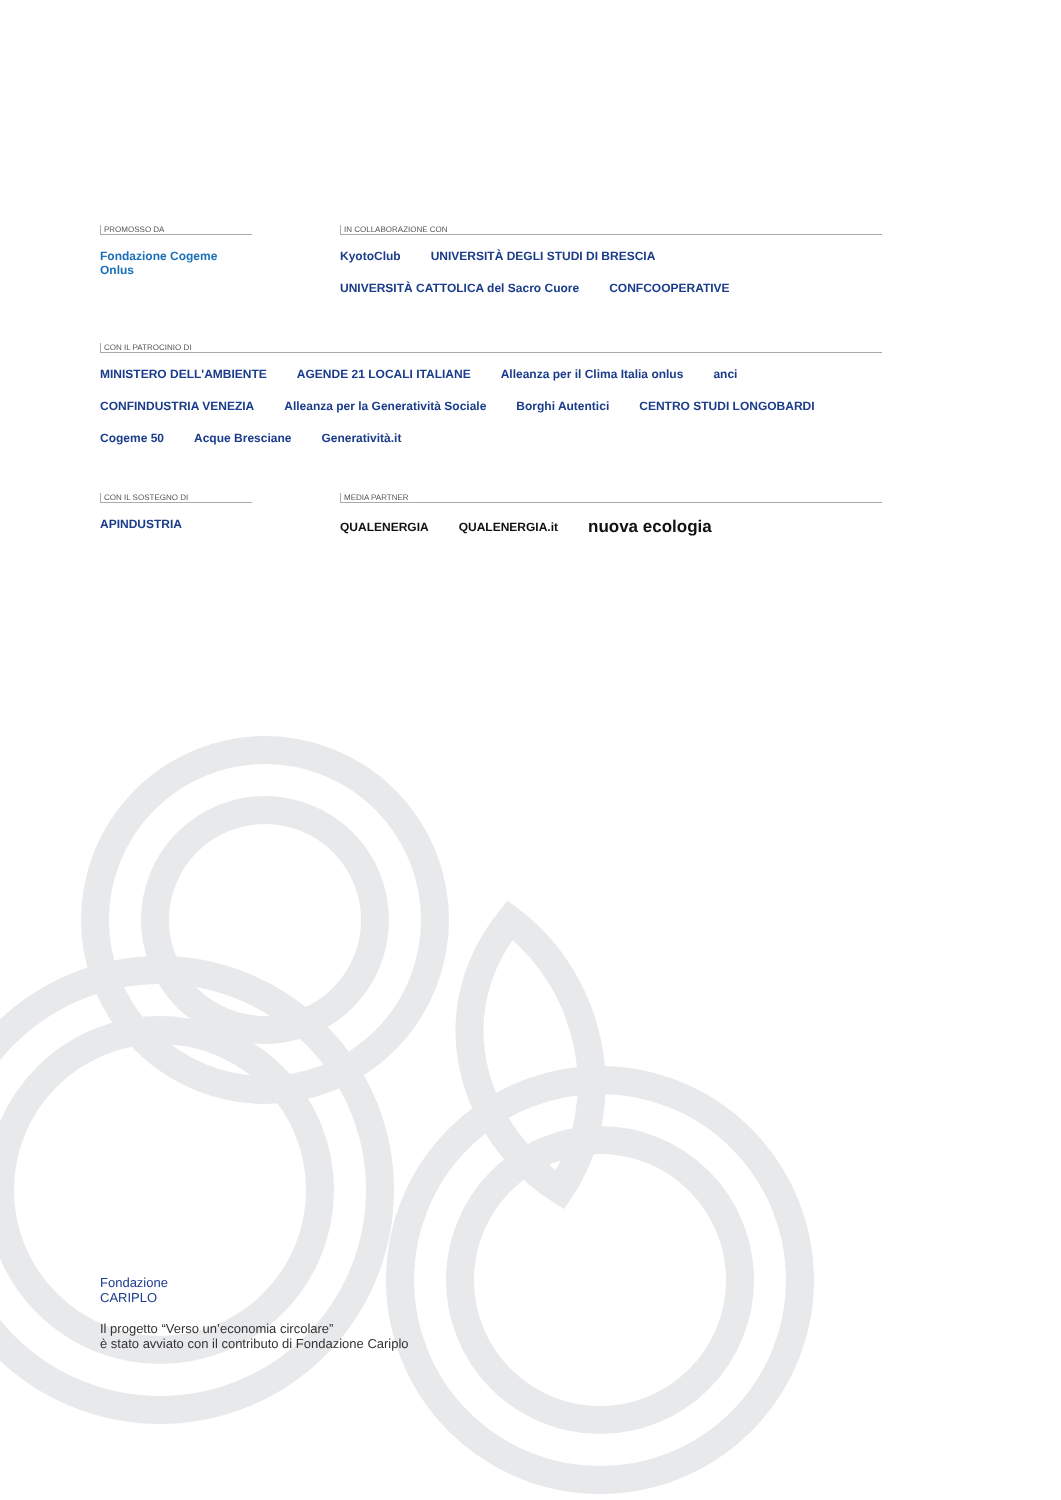PROMOSSO DA
Fondazione Cogeme Onlus
IN COLLABORAZIONE CON
KyotoClub UNIVERSITÀ DEGLI STUDI DI BRESCIA UNIVERSITÀ CATTOLICA del Sacro Cuore CONFCOOPERATIVE
CON IL PATROCINIO DI
MINISTERO DELL'AMBIENTE AGENDE 21 LOCALI ITALIANE Alleanza per il Clima Italia onlus anci CONFINDUSTRIA VENEZIA Alleanza per la Generatività Sociale Borghi Autentici CENTRO STUDI LONGOBARDI Cogeme 50 Acque Bresciane Generatività.it
CON IL SOSTEGNO DI
APINDUSTRIA
MEDIA PARTNER
QUALENERGIA QUALENERGIA.it nuova ecologia
Fondazione
CARIPLO
Il progetto “Verso un’economia circolare”
è stato avviato con il contributo di Fondazione Cariplo